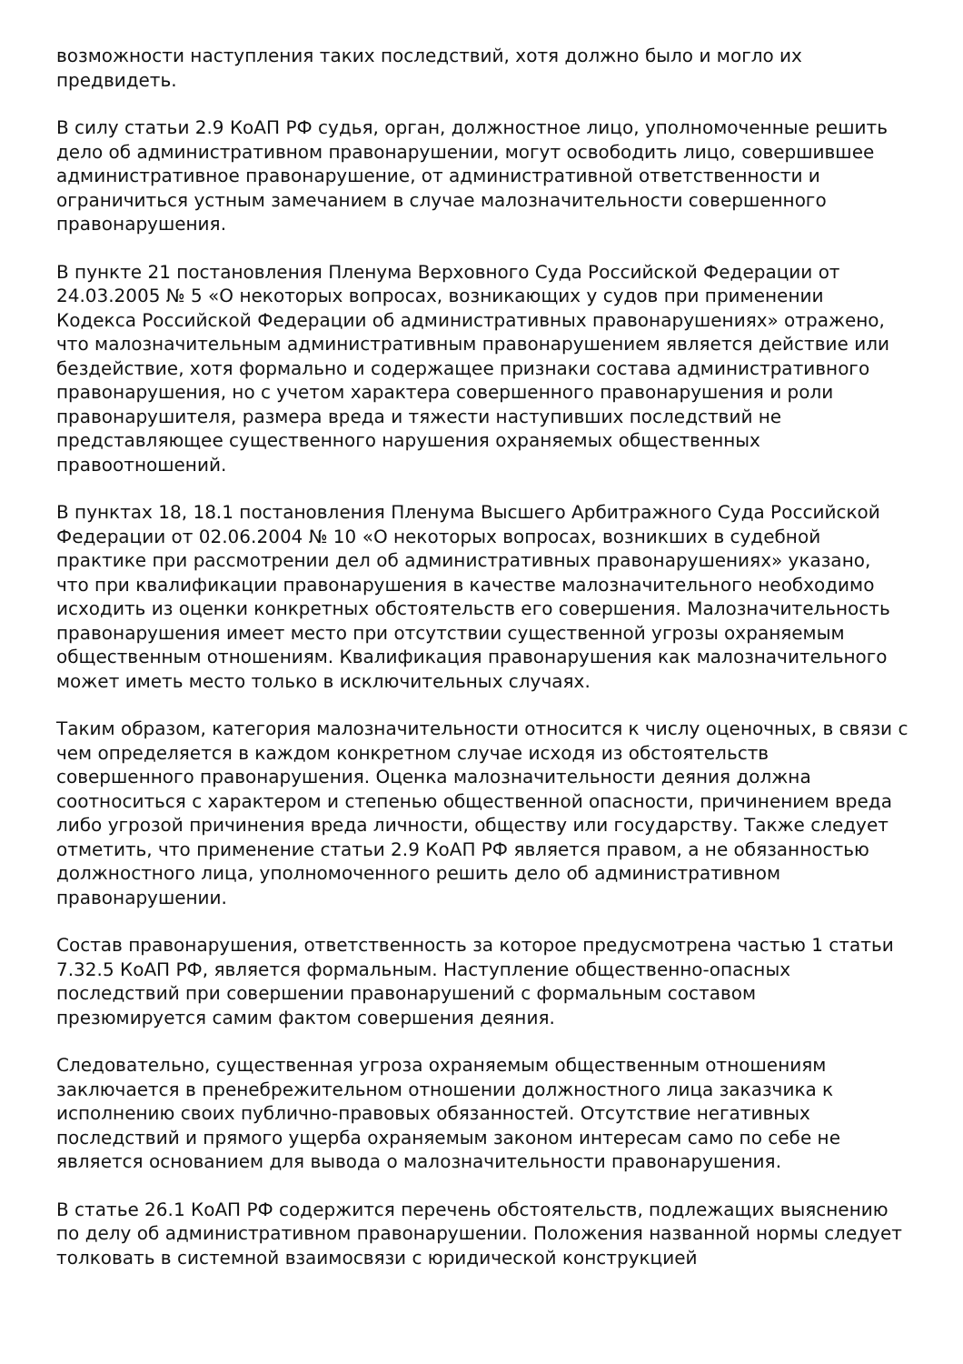возможности наступления таких последствий, хотя должно было и могло их предвидеть.
В силу статьи 2.9 КоАП РФ судья, орган, должностное лицо, уполномоченные решить дело об административном правонарушении, могут освободить лицо, совершившее административное правонарушение, от административной ответственности и ограничиться устным замечанием в случае малозначительности совершенного правонарушения.
В пункте 21 постановления Пленума Верховного Суда Российской Федерации от 24.03.2005 № 5 «О некоторых вопросах, возникающих у судов при применении Кодекса Российской Федерации об административных правонарушениях» отражено, что малозначительным административным правонарушением является действие или бездействие, хотя формально и содержащее признаки состава административного правонарушения, но с учетом характера совершенного правонарушения и роли правонарушителя, размера вреда и тяжести наступивших последствий не представляющее существенного нарушения охраняемых общественных правоотношений.
В пунктах 18, 18.1 постановления Пленума Высшего Арбитражного Суда Российской Федерации от 02.06.2004 № 10 «О некоторых вопросах, возникших в судебной практике при рассмотрении дел об административных правонарушениях» указано, что при квалификации правонарушения в качестве малозначительного необходимо исходить из оценки конкретных обстоятельств его совершения. Малозначительность правонарушения имеет место при отсутствии существенной угрозы охраняемым общественным отношениям. Квалификация правонарушения как малозначительного может иметь место только в исключительных случаях.
Таким образом, категория малозначительности относится к числу оценочных, в связи с чем определяется в каждом конкретном случае исходя из обстоятельств совершенного правонарушения. Оценка малозначительности деяния должна соотноситься с характером и степенью общественной опасности, причинением вреда либо угрозой причинения вреда личности, обществу или государству. Также следует отметить, что применение статьи 2.9 КоАП РФ является правом, а не обязанностью должностного лица, уполномоченного решить дело об административном правонарушении.
Состав правонарушения, ответственность за которое предусмотрена частью 1 статьи 7.32.5 КоАП РФ, является формальным. Наступление общественно-опасных последствий при совершении правонарушений с формальным составом презюмируется самим фактом совершения деяния.
Следовательно, существенная угроза охраняемым общественным отношениям заключается в пренебрежительном отношении должностного лица заказчика к исполнению своих публично-правовых обязанностей. Отсутствие негативных последствий и прямого ущерба охраняемым законом интересам само по себе не является основанием для вывода о малозначительности правонарушения.
В статье 26.1 КоАП РФ содержится перечень обстоятельств, подлежащих выяснению по делу об административном правонарушении. Положения названной нормы следует толковать в системной взаимосвязи с юридической конструкцией